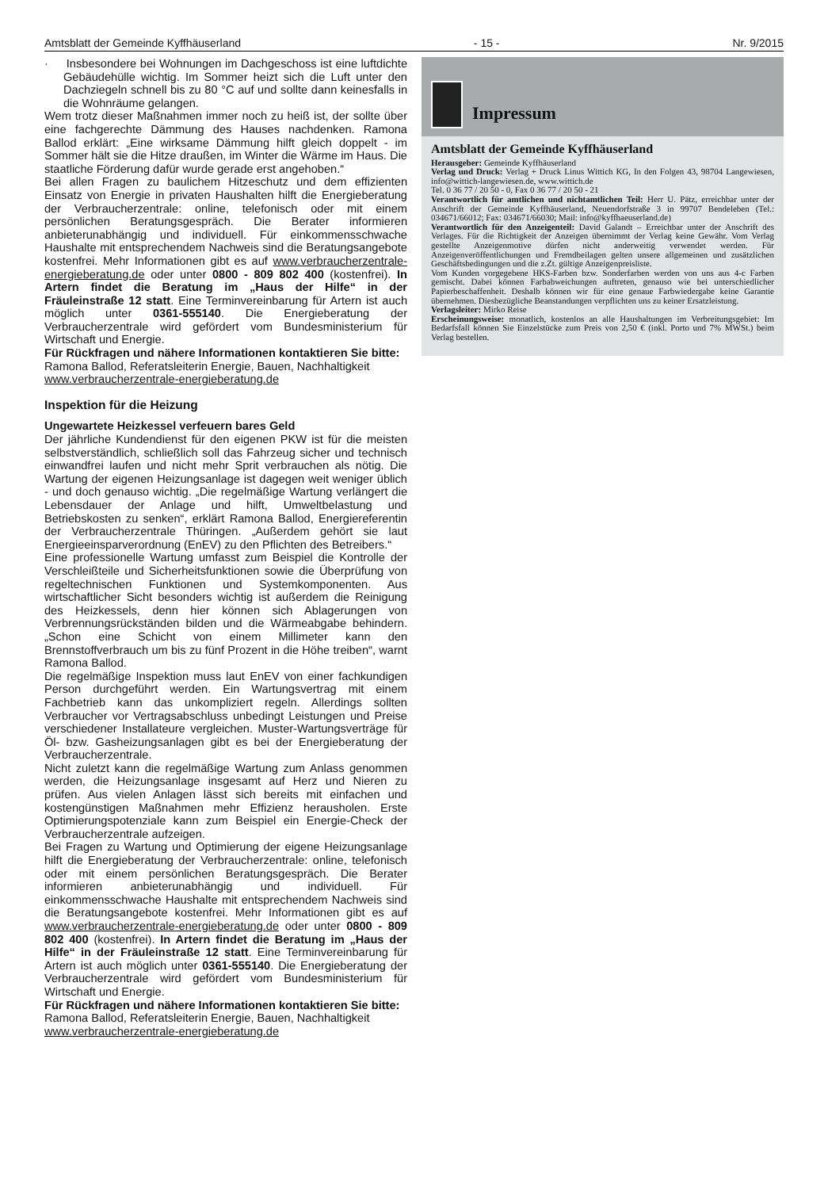Amtsblatt der Gemeinde Kyffhäuserland - 15 - Nr. 9/2015
· Insbesondere bei Wohnungen im Dachgeschoss ist eine luftdichte Gebäudehülle wichtig. Im Sommer heizt sich die Luft unter den Dachziegeln schnell bis zu 80 °C auf und sollte dann keinesfalls in die Wohnräume gelangen.
Wem trotz dieser Maßnahmen immer noch zu heiß ist, der sollte über eine fachgerechte Dämmung des Hauses nachdenken. Ramona Ballod erklärt: „Eine wirksame Dämmung hilft gleich doppelt - im Sommer hält sie die Hitze draußen, im Winter die Wärme im Haus. Die staatliche Förderung dafür wurde gerade erst angehoben.“
Bei allen Fragen zu baulichem Hitzeschutz und dem effizienten Einsatz von Energie in privaten Haushalten hilft die Energieberatung der Verbraucherzentrale: online, telefonisch oder mit einem persönlichen Beratungsgespräch. Die Berater informieren anbieterunabhängig und individuell. Für einkommensschwache Haushalte mit entsprechendem Nachweis sind die Beratungsangebote kostenfrei. Mehr Informationen gibt es auf www.verbraucherzentrale-energieberatung.de oder unter 0800 - 809 802 400 (kostenfrei). In Artern findet die Beratung im „Haus der Hilfe“ in der Fräuleinstraße 12 statt. Eine Terminvereinbarung für Artern ist auch möglich unter 0361-555140. Die Energieberatung der Verbraucherzentrale wird gefördert vom Bundesministerium für Wirtschaft und Energie.
Für Rückfragen und nähere Informationen kontaktieren Sie bitte:
Ramona Ballod, Referatsleiterin Energie, Bauen, Nachhaltigkeit
www.verbraucherzentrale-energieberatung.de
Inspektion für die Heizung
Ungewartete Heizkessel verfeuern bares Geld
Der jährliche Kundendienst für den eigenen PKW ist für die meisten selbstverständlich, schließlich soll das Fahrzeug sicher und technisch einwandfrei laufen und nicht mehr Sprit verbrauchen als nötig. Die Wartung der eigenen Heizungsanlage ist dagegen weit weniger üblich - und doch genauso wichtig. „Die regelmäßige Wartung verlängert die Lebensdauer der Anlage und hilft, Umweltbelastung und Betriebskosten zu senken“, erklärt Ramona Ballod, Energiereferentin der Verbraucherzentrale Thüringen. „Außerdem gehört sie laut Energieeinsparverordnung (EnEV) zu den Pflichten des Betreibers.“
Eine professionelle Wartung umfasst zum Beispiel die Kontrolle der Verschleißteile und Sicherheitsfunktionen sowie die Überprüfung von regeltechnischen Funktionen und Systemkomponenten. Aus wirtschaftlicher Sicht besonders wichtig ist außerdem die Reinigung des Heizkessels, denn hier können sich Ablagerungen von Verbrennungsrückständen bilden und die Wärmeabgabe behindern. „Schon eine Schicht von einem Millimeter kann den Brennstoffverbrauch um bis zu fünf Prozent in die Höhe treiben“, warnt Ramona Ballod.
Die regelmäßige Inspektion muss laut EnEV von einer fachkundigen Person durchgeführt werden. Ein Wartungsvertrag mit einem Fachbetrieb kann das unkompliziert regeln. Allerdings sollten Verbraucher vor Vertragsabschluss unbedingt Leistungen und Preise verschiedener Installateure vergleichen. Muster-Wartungsverträge für Öl- bzw. Gasheizungsanlagen gibt es bei der Energieberatung der Verbraucherzentrale.
Nicht zuletzt kann die regelmäßige Wartung zum Anlass genommen werden, die Heizungsanlage insgesamt auf Herz und Nieren zu prüfen. Aus vielen Anlagen lässt sich bereits mit einfachen und kostengünstigen Maßnahmen mehr Effizienz herausholen. Erste Optimierungspotenziale kann zum Beispiel ein Energie-Check der Verbraucherzentrale aufzeigen.
Bei Fragen zu Wartung und Optimierung der eigene Heizungsanlage hilft die Energieberatung der Verbraucherzentrale: online, telefonisch oder mit einem persönlichen Beratungsgespräch. Die Berater informieren anbieterunabhängig und individuell. Für einkommensschwache Haushalte mit entsprechendem Nachweis sind die Beratungsangebote kostenfrei. Mehr Informationen gibt es auf www.verbraucherzentrale-energieberatung.de oder unter 0800 - 809 802 400 (kostenfrei). In Artern findet die Beratung im „Haus der Hilfe“ in der Fräuleinstraße 12 statt. Eine Terminvereinbarung für Artern ist auch möglich unter 0361-555140. Die Energieberatung der Verbraucherzentrale wird gefördert vom Bundesministerium für Wirtschaft und Energie.
Für Rückfragen und nähere Informationen kontaktieren Sie bitte:
Ramona Ballod, Referatsleiterin Energie, Bauen, Nachhaltigkeit
www.verbraucherzentrale-energieberatung.de
Impressum
Amtsblatt der Gemeinde Kyffhäuserland
Herausgeber: Gemeinde Kyffhäuserland
Verlag und Druck: Verlag + Druck Linus Wittich KG, In den Folgen 43, 98704 Langewiesen, info@wittich-langewiesen.de, www.wittich.de
Tel. 0 36 77 / 20 50 - 0, Fax 0 36 77 / 20 50 - 21
Verantwortlich für amtlichen und nichtamtlichen Teil: Herr U. Pätz, erreichbar unter der Anschrift der Gemeinde Kyffhäuserland, Neuendorfstraße 3 in 99707 Bendeleben (Tel.: 034671/66012; Fax: 034671/66030; Mail: info@kyffhaeuserland.de)
Verantwortlich für den Anzeigenteil: David Galandt – Erreichbar unter der Anschrift des Verlages. Für die Richtigkeit der Anzeigen übernimmt der Verlag keine Gewähr. Vom Verlag gestellte Anzeigenmotive dürfen nicht anderweitig verwendet werden. Für Anzeigenveröffentlichungen und Fremdbeilagen gelten unsere allgemeinen und zusätzlichen Geschäftsbedingungen und die z.Zt. gültige Anzeigenpreisliste.
Vom Kunden vorgegebene HKS-Farben bzw. Sonderfarben werden von uns aus 4-c Farben gemischt. Dabei können Farbabweichungen auftreten, genauso wie bei unterschiedlicher Papierbeschaffenheit. Deshalb können wir für eine genaue Farbwiedergabe keine Garantie übernehmen. Diesbezügliche Beanstandungen verpflichten uns zu keiner Ersatzleistung.
Verlagsleiter: Mirko Reise
Erscheinungsweise: monatlich, kostenlos an alle Haushaltungen im Verbreitungsgebiet: Im Bedarfsfall können Sie Einzelstücke zum Preis von 2,50 € (inkl. Porto und 7% MWSt.) beim Verlag bestellen.